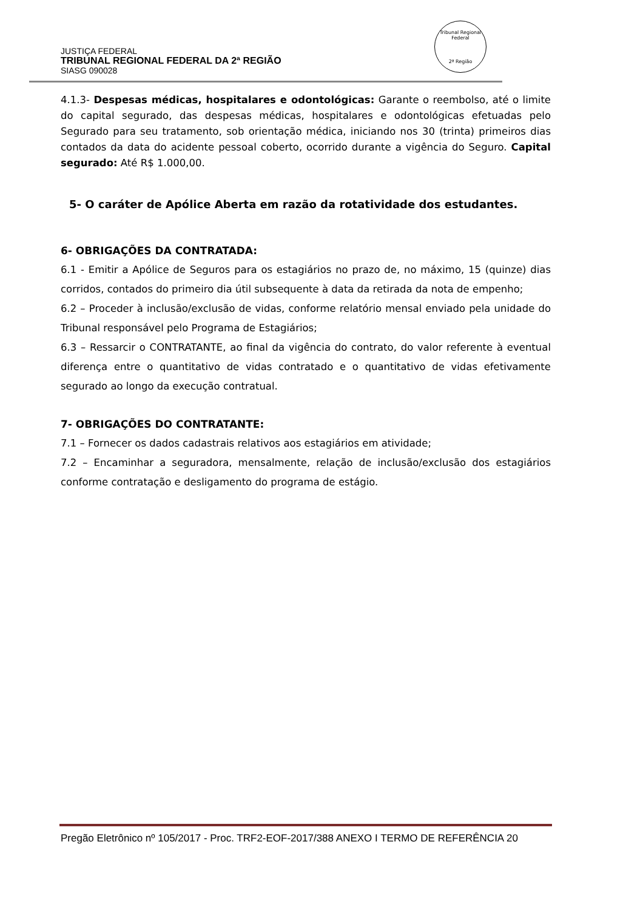Tribunal Regional Federal
2ª Região
JUSTIÇA FEDERAL
TRIBUNAL REGIONAL FEDERAL DA 2ª REGIÃO
SIASG 090028
4.1.3- Despesas médicas, hospitalares e odontológicas: Garante o reembolso, até o limite do capital segurado, das despesas médicas, hospitalares e odontológicas efetuadas pelo Segurado para seu tratamento, sob orientação médica, iniciando nos 30 (trinta) primeiros dias contados da data do acidente pessoal coberto, ocorrido durante a vigência do Seguro. Capital segurado: Até R$ 1.000,00.
5- O caráter de Apólice Aberta em razão da rotatividade dos estudantes.
6- OBRIGAÇÕES DA CONTRATADA:
6.1 - Emitir a Apólice de Seguros para os estagiários no prazo de, no máximo, 15 (quinze) dias corridos, contados do primeiro dia útil subsequente à data da retirada da nota de empenho;
6.2 – Proceder à inclusão/exclusão de vidas, conforme relatório mensal enviado pela unidade do Tribunal responsável pelo Programa de Estagiários;
6.3 – Ressarcir o CONTRATANTE, ao final da vigência do contrato, do valor referente à eventual diferença entre o quantitativo de vidas contratado e o quantitativo de vidas efetivamente segurado ao longo da execução contratual.
7- OBRIGAÇÕES DO CONTRATANTE:
7.1 – Fornecer os dados cadastrais relativos aos estagiários em atividade;
7.2 – Encaminhar a seguradora, mensalmente, relação de inclusão/exclusão dos estagiários conforme contratação e desligamento do programa de estágio.
Pregão Eletrônico nº 105/2017 - Proc. TRF2-EOF-2017/388 ANEXO I TERMO DE REFERÊNCIA 20